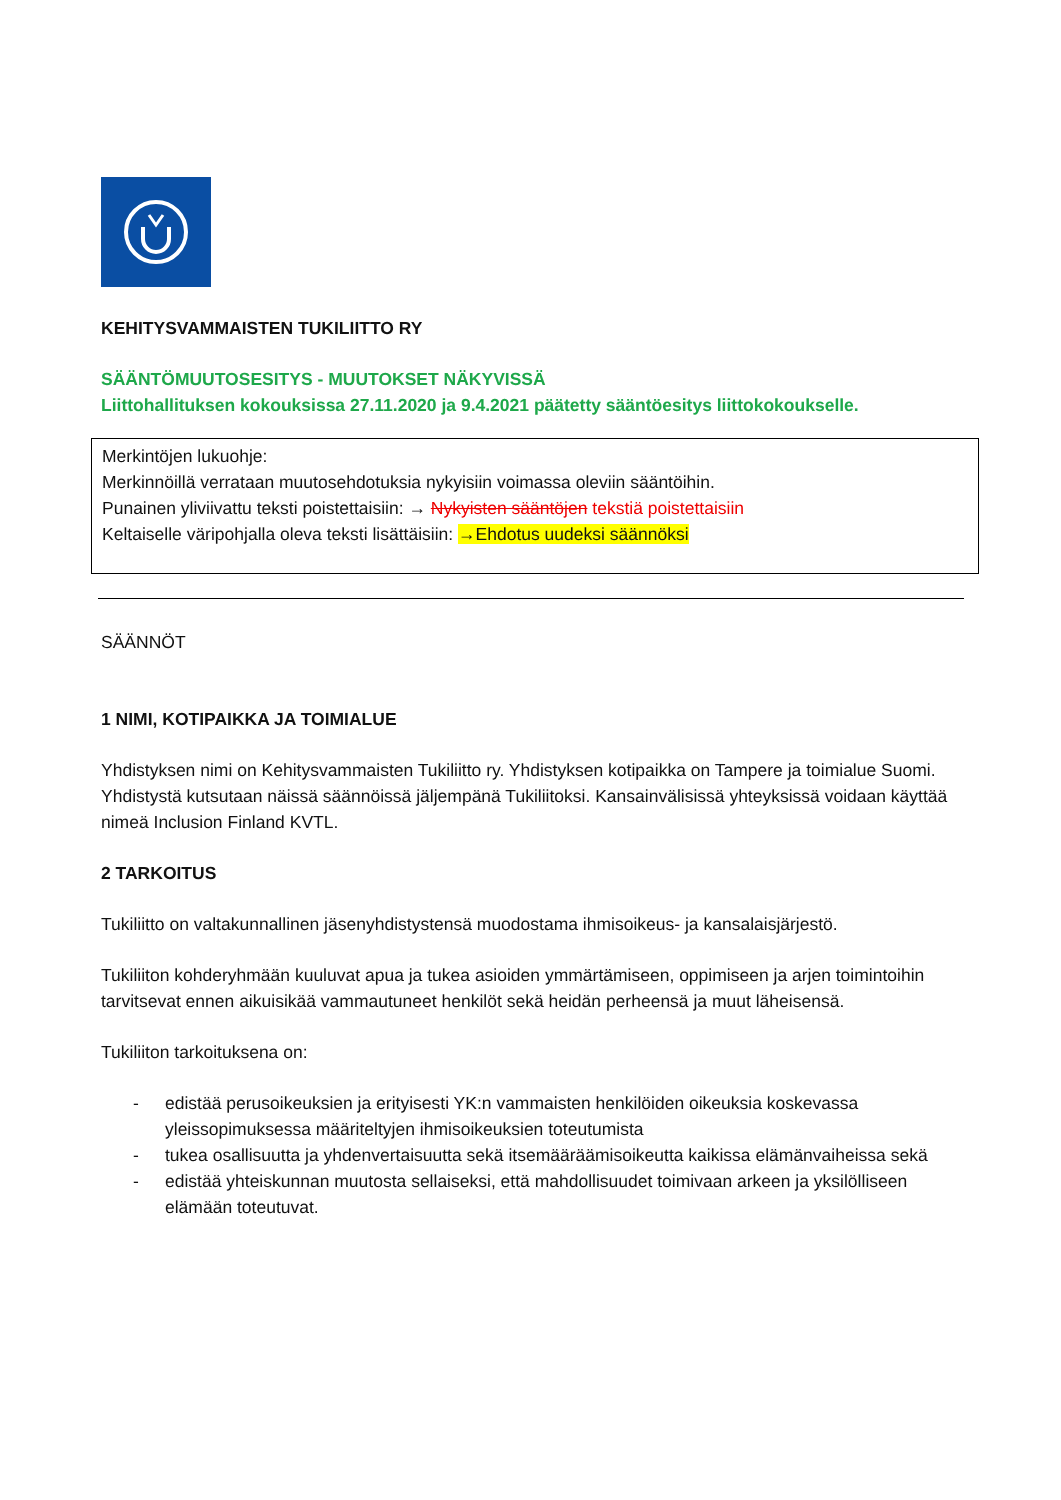KEHITYSVAMMAISTEN TUKILIITTO RY
SÄÄNTÖMUUTOSESITYS - MUUTOKSET NÄKYVISSÄ
Liittohallituksen kokouksissa 27.11.2020 ja 9.4.2021 päätetty sääntöesitys liittokokoukselle.
Merkintöjen lukuohje:
Merkinnöillä verrataan muutosehdotuksia nykyisiin voimassa oleviin sääntöihin.
Punainen yliviivattu teksti poistettaisiin: → Nykyisten sääntöjen tekstiä poistettaisiin
Keltaiselle väripohjalla oleva teksti lisättäisiin: →Ehdotus uudeksi säännöksi
SÄÄNNÖT
1 NIMI, KOTIPAIKKA JA TOIMIALUE
Yhdistyksen nimi on Kehitysvammaisten Tukiliitto ry. Yhdistyksen kotipaikka on Tampere ja toimialue Suomi. Yhdistystä kutsutaan näissä säännöissä jäljempänä Tukiliitoksi. Kansainvälisissä yhteyksissä voidaan käyttää nimeä Inclusion Finland KVTL.
2 TARKOITUS
Tukiliitto on valtakunnallinen jäsenyhdistystensä muodostama ihmisoikeus- ja kansalaisjärjestö.
Tukiliiton kohderyhmään kuuluvat apua ja tukea asioiden ymmärtämiseen, oppimiseen ja arjen toimintoihin tarvitsevat ennen aikuisikää vammautuneet henkilöt sekä heidän perheensä ja muut läheisensä.
Tukiliiton tarkoituksena on:
- edistää perusoikeuksien ja erityisesti YK:n vammaisten henkilöiden oikeuksia koskevassa yleissopimuksessa määriteltyjen ihmisoikeuksien toteutumista
- tukea osallisuutta ja yhdenvertaisuutta sekä itsemääräämisoikeutta kaikissa elämänvaiheissa sekä
- edistää yhteiskunnan muutosta sellaiseksi, että mahdollisuudet toimivaan arkeen ja yksilölliseen elämään toteutuvat.